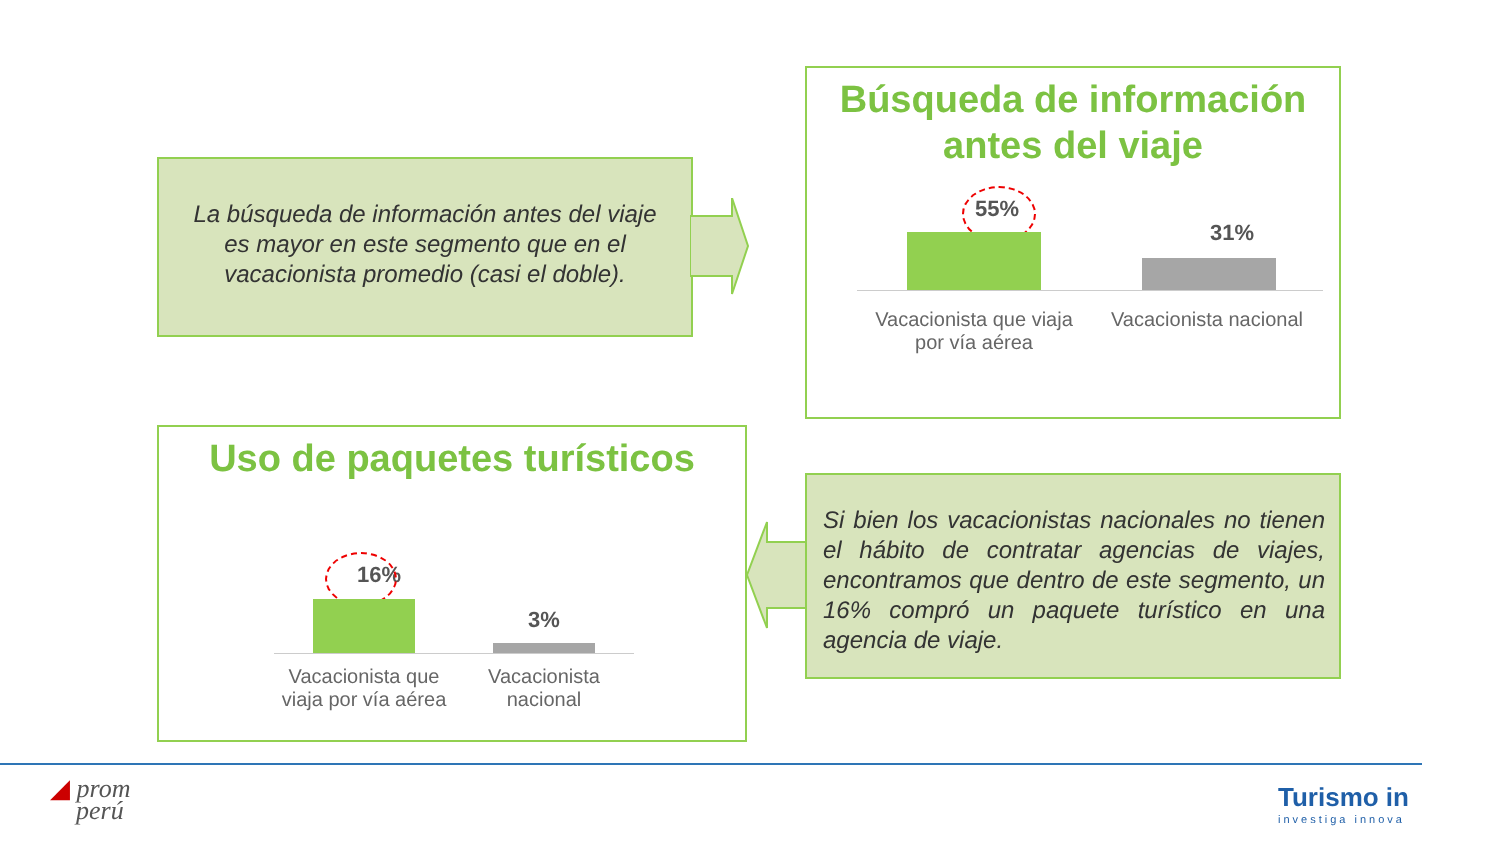La búsqueda de información antes del viaje es mayor en este segmento que en el vacacionista promedio (casi el doble).
Búsqueda de información antes del viaje
55%
31%
Vacacionista que viaja por vía aérea
Vacacionista nacional
Uso de paquetes turísticos
16%
3%
Vacacionista que viaja por vía aérea
Vacacionista nacional
Si bien los vacacionistas nacionales no tienen el hábito de contratar agencias de viajes, encontramos que dentro de este segmento, un 16% compró un paquete turístico en una agencia de viaje.
◢ prom
perú
Turismo in
investiga innova